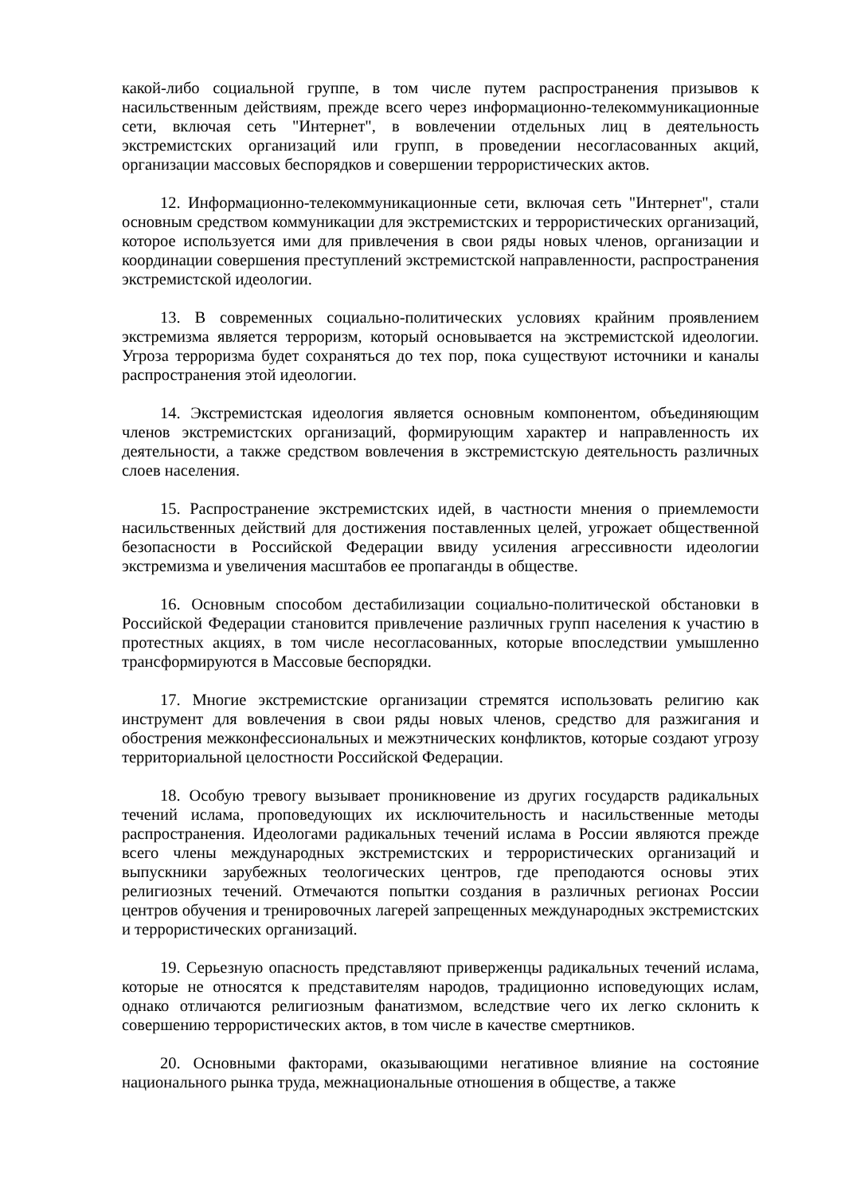какой-либо социальной группе, в том числе путем распространения призывов к насильственным действиям, прежде всего через информационно-телекоммуникационные сети, включая сеть "Интернет", в вовлечении отдельных лиц в деятельность экстремистских организаций или групп, в проведении несогласованных акций, организации массовых беспорядков и совершении террористических актов.
12. Информационно-телекоммуникационные сети, включая сеть "Интернет", стали основным средством коммуникации для экстремистских и террористических организаций, которое используется ими для привлечения в свои ряды новых членов, организации и координации совершения преступлений экстремистской направленности, распространения экстремистской идеологии.
13. В современных социально-политических условиях крайним проявлением экстремизма является терроризм, который основывается на экстремистской идеологии. Угроза терроризма будет сохраняться до тех пор, пока существуют источники и каналы распространения этой идеологии.
14. Экстремистская идеология является основным компонентом, объединяющим членов экстремистских организаций, формирующим характер и направленность их деятельности, а также средством вовлечения в экстремистскую деятельность различных слоев населения.
15. Распространение экстремистских идей, в частности мнения о приемлемости насильственных действий для достижения поставленных целей, угрожает общественной безопасности в Российской Федерации ввиду усиления агрессивности идеологии экстремизма и увеличения масштабов ее пропаганды в обществе.
16. Основным способом дестабилизации социально-политической обстановки в Российской Федерации становится привлечение различных групп населения к участию в протестных акциях, в том числе несогласованных, которые впоследствии умышленно трансформируются в Массовые беспорядки.
17. Многие экстремистские организации стремятся использовать религию как инструмент для вовлечения в свои ряды новых членов, средство для разжигания и обострения межконфессиональных и межэтнических конфликтов, которые создают угрозу территориальной целостности Российской Федерации.
18. Особую тревогу вызывает проникновение из других государств радикальных течений ислама, проповедующих их исключительность и насильственные методы распространения. Идеологами радикальных течений ислама в России являются прежде всего члены международных экстремистских и террористических организаций и выпускники зарубежных теологических центров, где преподаются основы этих религиозных течений. Отмечаются попытки создания в различных регионах России центров обучения и тренировочных лагерей запрещенных международных экстремистских и террористических организаций.
19. Серьезную опасность представляют приверженцы радикальных течений ислама, которые не относятся к представителям народов, традиционно исповедующих ислам, однако отличаются религиозным фанатизмом, вследствие чего их легко склонить к совершению террористических актов, в том числе в качестве смертников.
20. Основными факторами, оказывающими негативное влияние на состояние национального рынка труда, межнациональные отношения в обществе, а также